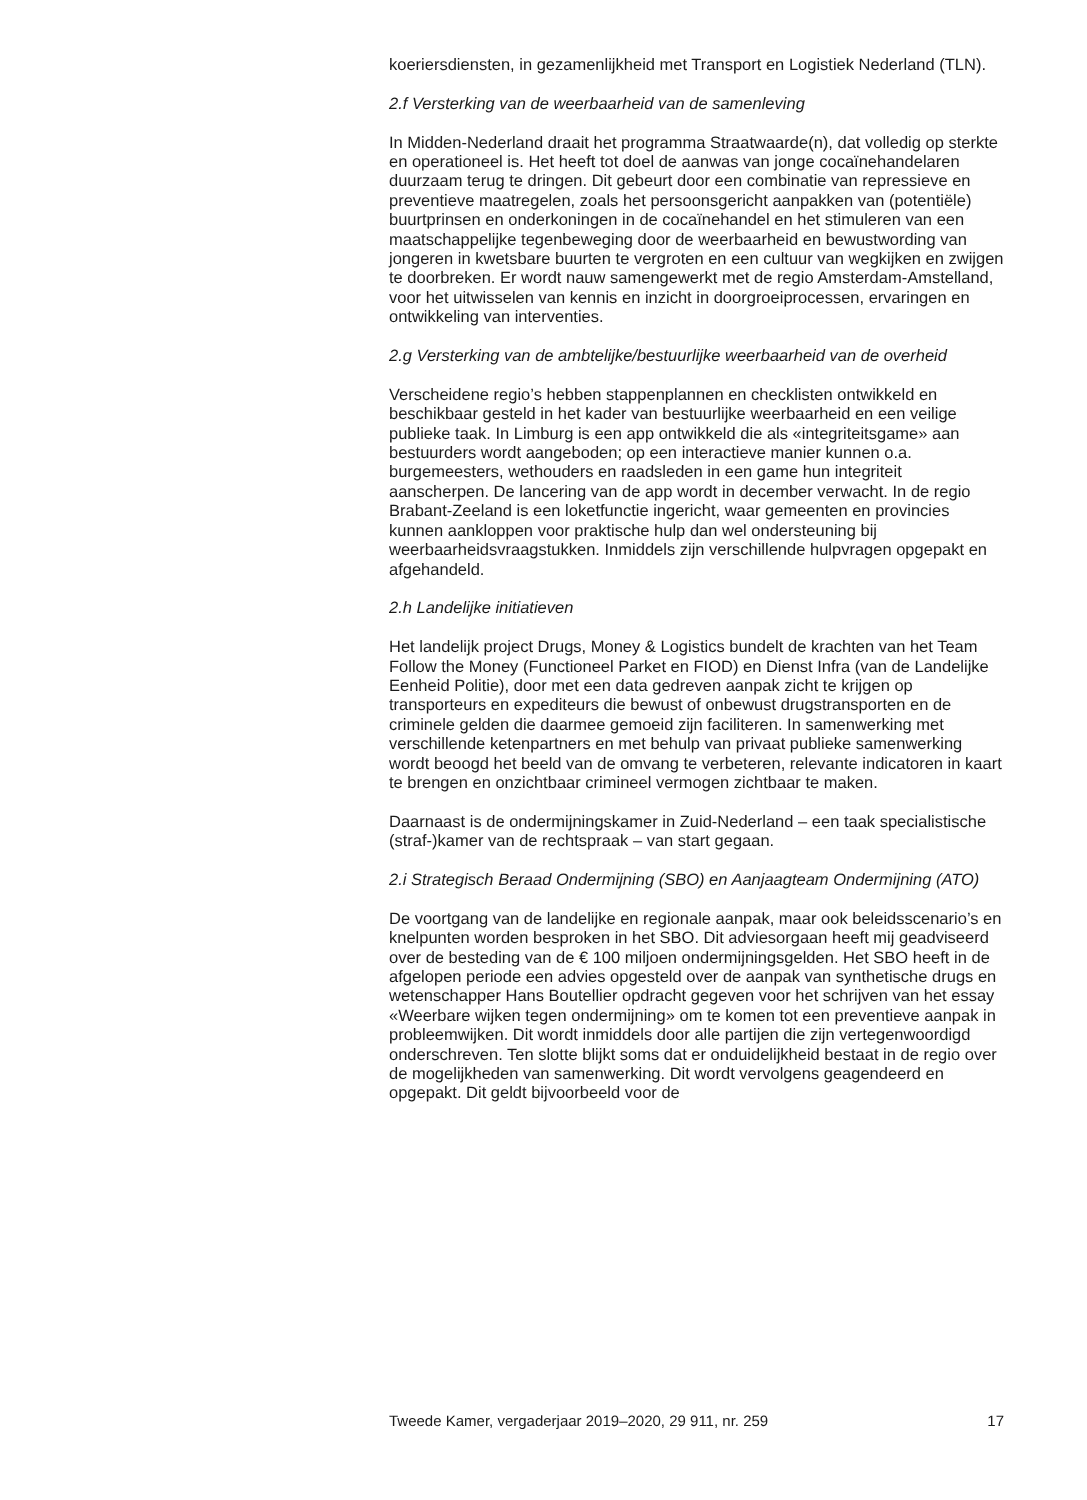koeriersdiensten, in gezamenlijkheid met Transport en Logistiek Nederland (TLN).
2.f Versterking van de weerbaarheid van de samenleving
In Midden-Nederland draait het programma Straatwaarde(n), dat volledig op sterkte en operationeel is. Het heeft tot doel de aanwas van jonge cocaïnehandelaren duurzaam terug te dringen. Dit gebeurt door een combinatie van repressieve en preventieve maatregelen, zoals het persoonsgericht aanpakken van (potentiële) buurtprinsen en onderkoningen in de cocaïnehandel en het stimuleren van een maatschappelijke tegenbeweging door de weerbaarheid en bewustwording van jongeren in kwetsbare buurten te vergroten en een cultuur van wegkijken en zwijgen te doorbreken. Er wordt nauw samengewerkt met de regio Amsterdam-Amstelland, voor het uitwisselen van kennis en inzicht in doorgroeiprocessen, ervaringen en ontwikkeling van interventies.
2.g Versterking van de ambtelijke/bestuurlijke weerbaarheid van de overheid
Verscheidene regio’s hebben stappenplannen en checklisten ontwikkeld en beschikbaar gesteld in het kader van bestuurlijke weerbaarheid en een veilige publieke taak. In Limburg is een app ontwikkeld die als «integriteitsgame» aan bestuurders wordt aangeboden; op een interactieve manier kunnen o.a. burgemeesters, wethouders en raadsleden in een game hun integriteit aanscherpen. De lancering van de app wordt in december verwacht. In de regio Brabant-Zeeland is een loketfunctie ingericht, waar gemeenten en provincies kunnen aankloppen voor praktische hulp dan wel ondersteuning bij weerbaarheidsvraagstukken. Inmiddels zijn verschillende hulpvragen opgepakt en afgehandeld.
2.h Landelijke initiatieven
Het landelijk project Drugs, Money & Logistics bundelt de krachten van het Team Follow the Money (Functioneel Parket en FIOD) en Dienst Infra (van de Landelijke Eenheid Politie), door met een data gedreven aanpak zicht te krijgen op transporteurs en expediteurs die bewust of onbewust drugstransporten en de criminele gelden die daarmee gemoeid zijn faciliteren. In samenwerking met verschillende ketenpartners en met behulp van privaat publieke samenwerking wordt beoogd het beeld van de omvang te verbeteren, relevante indicatoren in kaart te brengen en onzichtbaar crimineel vermogen zichtbaar te maken.
Daarnaast is de ondermijningskamer in Zuid-Nederland – een taak specialistische (straf-)kamer van de rechtspraak – van start gegaan.
2.i Strategisch Beraad Ondermijning (SBO) en Aanjaagteam Ondermijning (ATO)
De voortgang van de landelijke en regionale aanpak, maar ook beleidsscenario’s en knelpunten worden besproken in het SBO. Dit adviesorgaan heeft mij geadviseerd over de besteding van de € 100 miljoen ondermijningsgelden. Het SBO heeft in de afgelopen periode een advies opgesteld over de aanpak van synthetische drugs en wetenschapper Hans Boutellier opdracht gegeven voor het schrijven van het essay «Weerbare wijken tegen ondermijning» om te komen tot een preventieve aanpak in probleemwijken. Dit wordt inmiddels door alle partijen die zijn vertegenwoordigd onderschreven. Ten slotte blijkt soms dat er onduidelijkheid bestaat in de regio over de mogelijkheden van samenwerking. Dit wordt vervolgens geagendeerd en opgepakt. Dit geldt bijvoorbeeld voor de
Tweede Kamer, vergaderjaar 2019–2020, 29 911, nr. 259 17